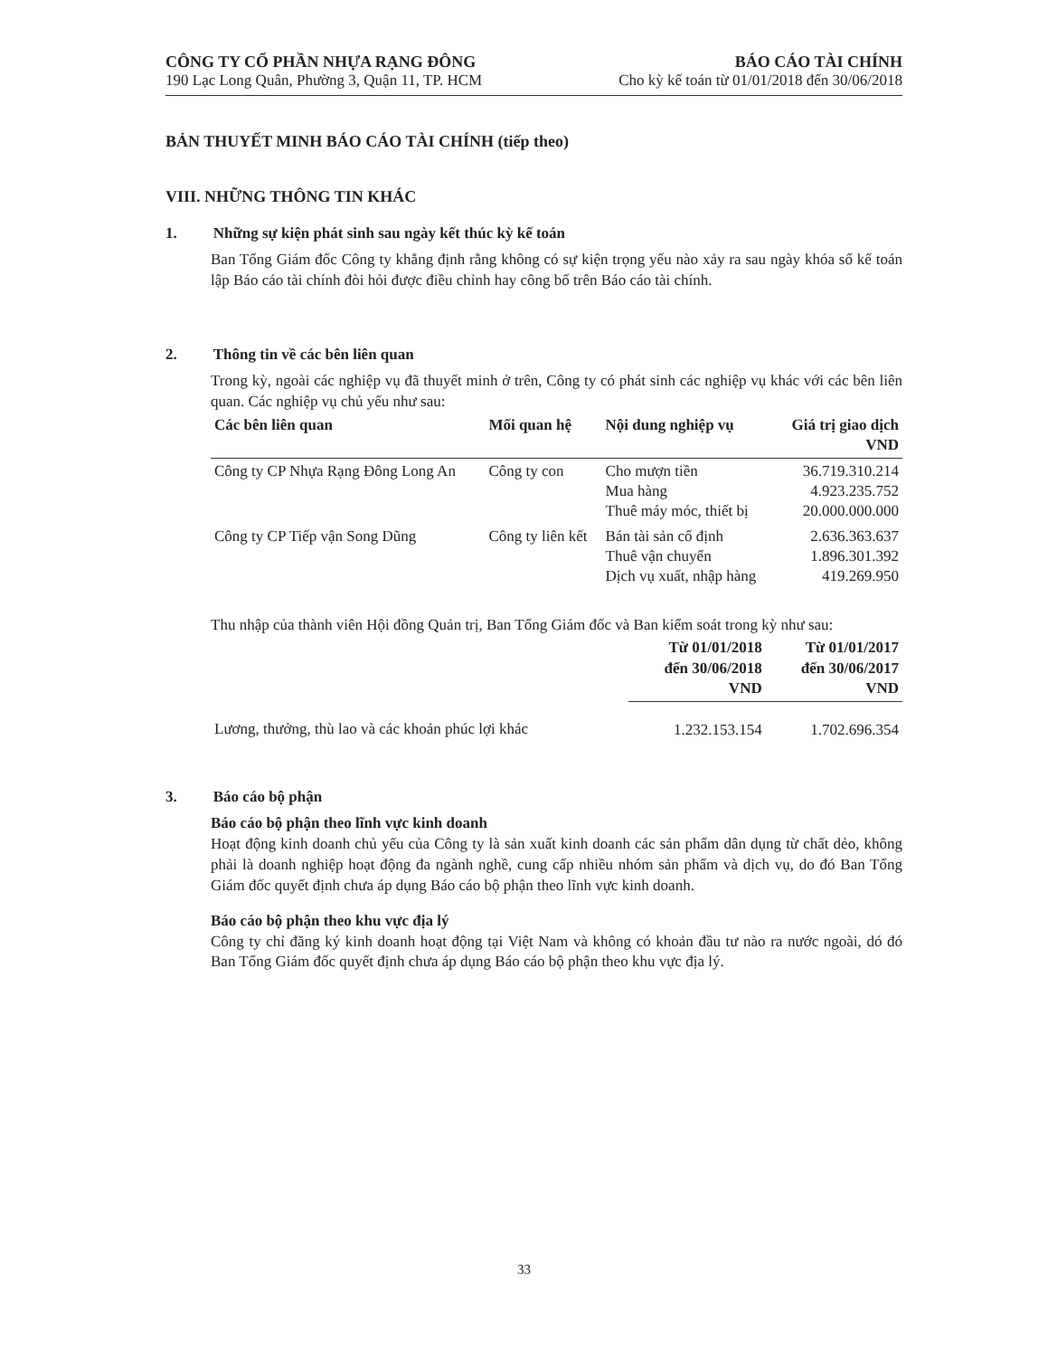CÔNG TY CỔ PHẦN NHỰA RẠNG ĐÔNG
190 Lạc Long Quân, Phường 3, Quận 11, TP. HCM
BÁO CÁO TÀI CHÍNH
Cho kỳ kế toán từ 01/01/2018 đến 30/06/2018
BẢN THUYẾT MINH BÁO CÁO TÀI CHÍNH (tiếp theo)
VIII. NHỮNG THÔNG TIN KHÁC
1. Những sự kiện phát sinh sau ngày kết thúc kỳ kế toán
Ban Tổng Giám đốc Công ty khẳng định rằng không có sự kiện trọng yếu nào xảy ra sau ngày khóa sổ kế toán lập Báo cáo tài chính đòi hỏi được điều chỉnh hay công bố trên Báo cáo tài chính.
2. Thông tin về các bên liên quan
Trong kỳ, ngoài các nghiệp vụ đã thuyết minh ở trên, Công ty có phát sinh các nghiệp vụ khác với các bên liên quan. Các nghiệp vụ chủ yếu như sau:
| Các bên liên quan | Mối quan hệ | Nội dung nghiệp vụ | Giá trị giao dịch VND |
| --- | --- | --- | --- |
| Công ty CP Nhựa Rạng Đông Long An | Công ty con | Cho mượn tiền Mua hàng Thuê máy móc, thiết bị | 36.719.310.214 4.923.235.752 20.000.000.000 |
| Công ty CP Tiếp vận Song Dũng | Công ty liên kết | Bán tài sản cố định Thuê vận chuyển Dịch vụ xuất, nhập hàng | 2.636.363.637 1.896.301.392 419.269.950 |
Thu nhập của thành viên Hội đồng Quản trị, Ban Tổng Giám đốc và Ban kiểm soát trong kỳ như sau:
| | Từ 01/01/2018 đến 30/06/2018 VND | Từ 01/01/2017 đến 30/06/2017 VND |
| --- | --- | --- |
| Lương, thưởng, thù lao và các khoản phúc lợi khác | 1.232.153.154 | 1.702.696.354 |
3. Báo cáo bộ phận
Báo cáo bộ phận theo lĩnh vực kinh doanh
Hoạt động kinh doanh chủ yếu của Công ty là sản xuất kinh doanh các sản phẩm dân dụng từ chất dẻo, không phải là doanh nghiệp hoạt động đa ngành nghề, cung cấp nhiều nhóm sản phẩm và dịch vụ, do đó Ban Tổng Giám đốc quyết định chưa áp dụng Báo cáo bộ phận theo lĩnh vực kinh doanh.
Báo cáo bộ phận theo khu vực địa lý
Công ty chỉ đăng ký kinh doanh hoạt động tại Việt Nam và không có khoản đầu tư nào ra nước ngoài, dó đó Ban Tổng Giám đốc quyết định chưa áp dụng Báo cáo bộ phận theo khu vực địa lý.
33